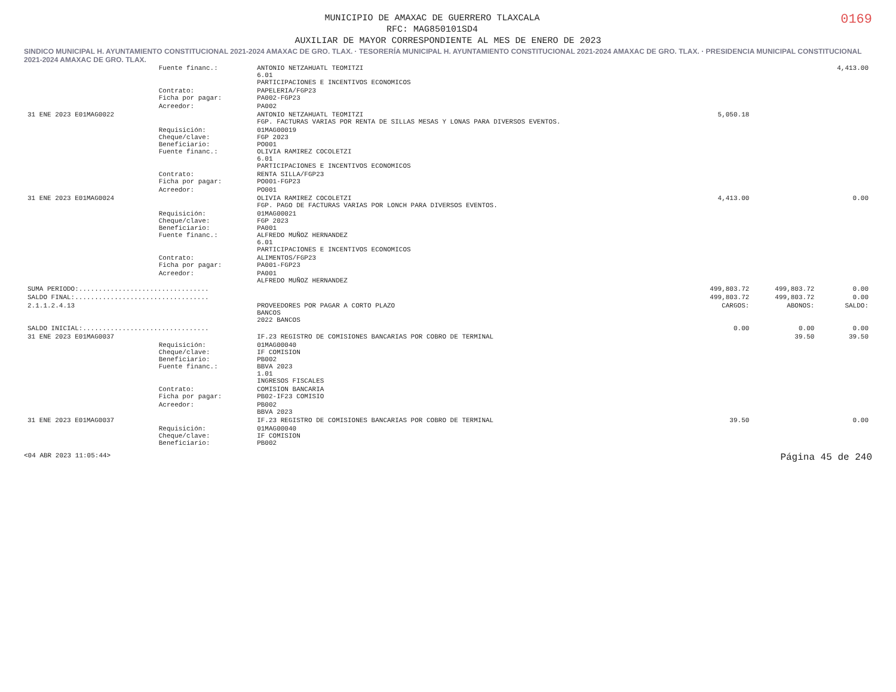0169
MUNICIPIO DE AMAXAC DE GUERRERO TLAXCALA
RFC: MAG850101SD4
AUXILIAR DE MAYOR CORRESPONDIENTE AL MES DE ENERO DE 2023
SINDICO MUNICIPAL H. AYUNTAMIENTO CONSTITUCIONAL 2021-2024 AMAXAC DE GRO. TLAX. · TESORERÍA MUNICIPAL H. AYUNTAMIENTO CONSTITUCIONAL 2021-2024 AMAXAC DE GRO. TLAX. · PRESIDENCIA MUNICIPAL CONSTITUCIONAL 2021-2024 AMAXAC DE GRO. TLAX.
| | Fuente financ.: | ANTONIO NETZAHUATL TEOMITZI 6.01 PARTICIPACIONES E INCENTIVOS ECONOMICOS | | | 4,413.00 |
| | Contrato: Ficha por pagar: | PAPELERIA/FGP23 PA002-FGP23 | | | |
| | Acreedor: | PA002 | | | |
| 31 ENE 2023 E01MAG0022 | | ANTONIO NETZAHUATL TEOMITZI FGP. FACTURAS VARIAS POR RENTA DE SILLAS MESAS Y LONAS PARA DIVERSOS EVENTOS. | 5,050.18 | | |
| | Requisición: Cheque/clave: Beneficiario: Fuente financ.: | 01MAG00019 FGP 2023 PO001 OLIVIA RAMIREZ COCOLETZI 6.01 PARTICIPACIONES E INCENTIVOS ECONOMICOS | | | |
| | Contrato: Ficha por pagar: | RENTA SILLA/FGP23 PO001-FGP23 | | | |
| | Acreedor: | PO001 | | | |
| 31 ENE 2023 E01MAG0024 | | OLIVIA RAMIREZ COCOLETZI FGP. PAGO DE FACTURAS VARIAS POR LONCH PARA DIVERSOS EVENTOS. | 4,413.00 | | 0.00 |
| | Requisición: Cheque/clave: Beneficiario: Fuente financ.: | 01MAG00021 FGP 2023 PA001 ALFREDO MUÑOZ HERNANDEZ 6.01 PARTICIPACIONES E INCENTIVOS ECONOMICOS | | | |
| | Contrato: Ficha por pagar: | ALIMENTOS/FGP23 PA001-FGP23 | | | |
| | Acreedor: | PA001 ALFREDO MUÑOZ HERNANDEZ | | | |
| SUMA PERIODO:................................. | | | 499,803.72 | 499,803.72 | 0.00 |
| SALDO FINAL:.................................. | | | 499,803.72 | 499,803.72 | 0.00 |
| 2.1.1.2.4.13 | | PROVEEDORES POR PAGAR A CORTO PLAZO BANCOS 2022 BANCOS | CARGOS: | ABONOS: | SALDO: |
| SALDO INICIAL:................................ | | | 0.00 | 0.00 | 0.00 |
| 31 ENE 2023 E01MAG0037 | | IF.23 REGISTRO DE COMISIONES BANCARIAS POR COBRO DE TERMINAL | | 39.50 | 39.50 |
| | Requisición: Cheque/clave: Beneficiario: Fuente financ.: | 01MAG00040 IF COMISION PB002 BBVA 2023 1.01 INGRESOS FISCALES | | | |
| | Contrato: Ficha por pagar: | COMISION BANCARIA PB02-IF23 COMISIO | | | |
| | Acreedor: | PB002 BBVA 2023 | | | |
| 31 ENE 2023 E01MAG0037 | | IF.23 REGISTRO DE COMISIONES BANCARIAS POR COBRO DE TERMINAL | 39.50 | | 0.00 |
| | Requisición: Cheque/clave: Beneficiario: | 01MAG00040 IF COMISION PB002 | | | |
<04 ABR 2023 11:05:44> Página 45 de 240